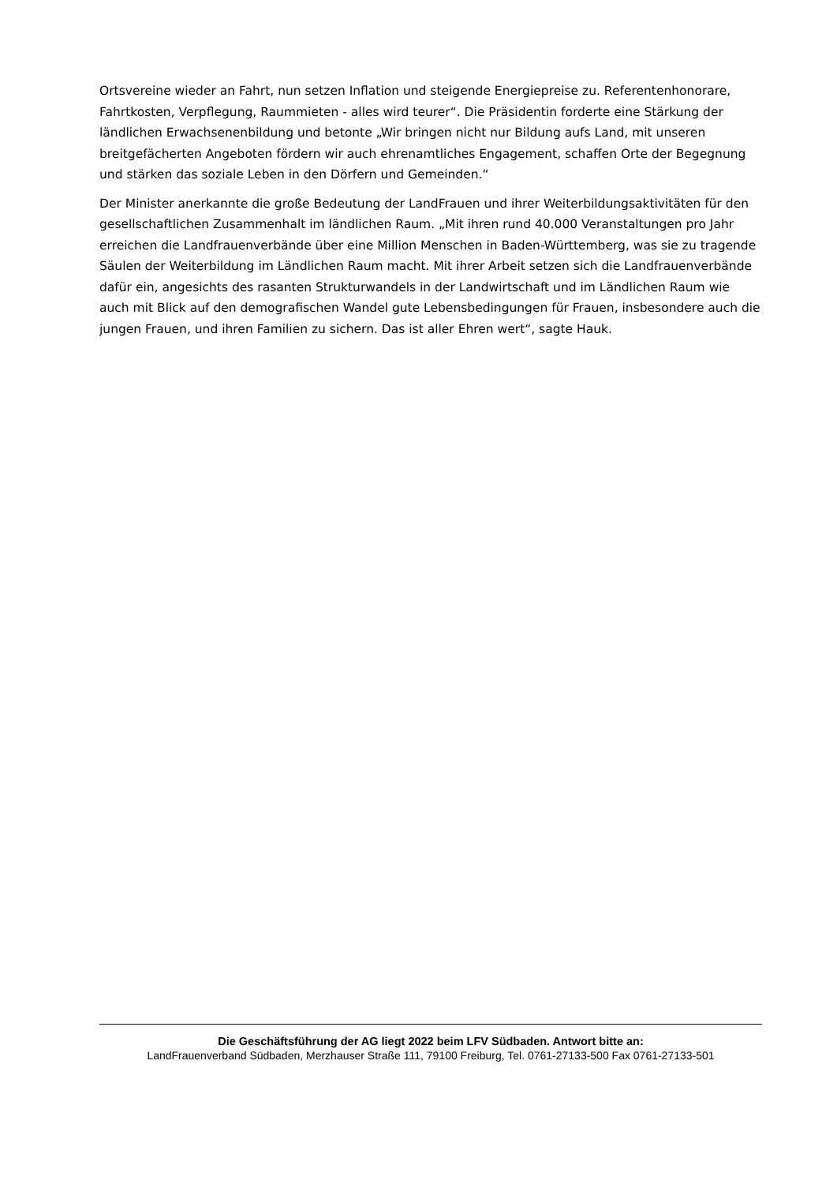Ortsvereine wieder an Fahrt, nun setzen Inflation und steigende Energiepreise zu. Referentenhonorare, Fahrtkosten, Verpflegung, Raummieten - alles wird teurer“. Die Präsidentin forderte eine Stärkung der ländlichen Erwachsenenbildung und betonte „Wir bringen nicht nur Bildung aufs Land, mit unseren breitgefächerten Angeboten fördern wir auch ehrenamtliches Engagement, schaffen Orte der Begegnung und stärken das soziale Leben in den Dörfern und Gemeinden.“
Der Minister anerkannte die große Bedeutung der LandFrauen und ihrer Weiterbildungsaktivitäten für den gesellschaftlichen Zusammenhalt im ländlichen Raum. „Mit ihren rund 40.000 Veranstaltungen pro Jahr erreichen die Landfrauenverbände über eine Million Menschen in Baden-Württemberg, was sie zu tragende Säulen der Weiterbildung im Ländlichen Raum macht. Mit ihrer Arbeit setzen sich die Landfrauenverbände dafür ein, angesichts des rasanten Strukturwandels in der Landwirtschaft und im Ländlichen Raum wie auch mit Blick auf den demografischen Wandel gute Lebensbedingungen für Frauen, insbesondere auch die jungen Frauen, und ihren Familien zu sichern. Das ist aller Ehren wert“, sagte Hauk.
Die Geschäftsführung der AG liegt 2022 beim LFV Südbaden. Antwort bitte an:
LandFrauenverband Südbaden, Merzhauser Straße 111, 79100 Freiburg, Tel. 0761-27133-500 Fax 0761-27133-501